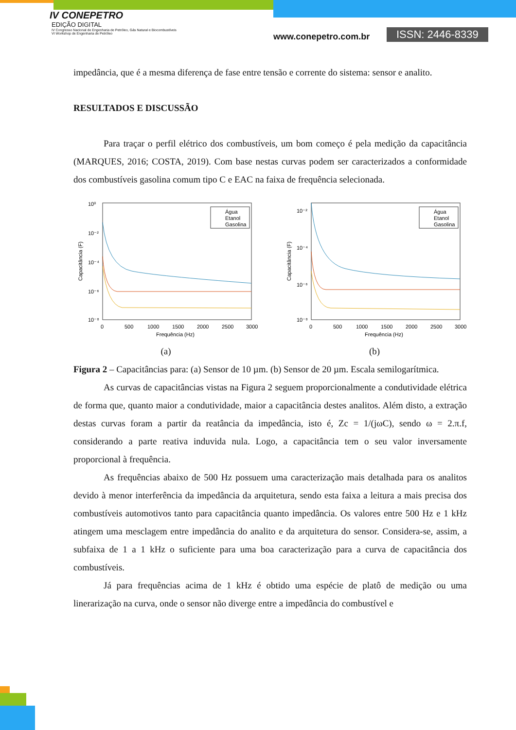IV CONEPETRO
EDIÇÃO DIGITAL
IV Congresso Nacional de Engenharia de Petróleo, Gás Natural e Biocombustíveis
VI Workshop de Engenharia de Petróleo
www.conepetro.com.br ISSN: 2446-8339
impedância, que é a mesma diferença de fase entre tensão e corrente do sistema: sensor e analito.
RESULTADOS E DISCUSSÃO
Para traçar o perfil elétrico dos combustíveis, um bom começo é pela medição da capacitância (MARQUES, 2016; COSTA, 2019). Com base nestas curvas podem ser caracterizados a conformidade dos combustíveis gasolina comum tipo C e EAC na faixa de frequência selecionada.
10⁰
10⁻²
10⁻⁴
10⁻⁶
10⁻⁸
0
500
1000
1500
2000
2500
3000
Frequência (Hz)
Capacitância (F)
Água
Etanol
Gasolina
(a)
10⁻²
10⁻⁴
10⁻⁶
10⁻⁸
0
500
1000
1500
2000
2500
3000
Frequência (Hz)
Capacitância (F)
Água
Etanol
Gasolina
(b)
Figura 2 – Capacitâncias para: (a) Sensor de 10 µm. (b) Sensor de 20 µm. Escala semilogarítmica.
As curvas de capacitâncias vistas na Figura 2 seguem proporcionalmente a condutividade elétrica de forma que, quanto maior a condutividade, maior a capacitância destes analitos. Além disto, a extração destas curvas foram a partir da reatância da impedância, isto é, Zc = 1/(jωC), sendo ω = 2.π.f, considerando a parte reativa induvida nula. Logo, a capacitância tem o seu valor inversamente proporcional à frequência.
As frequências abaixo de 500 Hz possuem uma caracterização mais detalhada para os analitos devido à menor interferência da impedância da arquitetura, sendo esta faixa a leitura a mais precisa dos combustíveis automotivos tanto para capacitância quanto impedância. Os valores entre 500 Hz e 1 kHz atingem uma mesclagem entre impedância do analito e da arquitetura do sensor. Considera-se, assim, a subfaixa de 1 a 1 kHz o suficiente para uma boa caracterização para a curva de capacitância dos combustíveis.
Já para frequências acima de 1 kHz é obtido uma espécie de platô de medição ou uma linerarização na curva, onde o sensor não diverge entre a impedância do combustível e